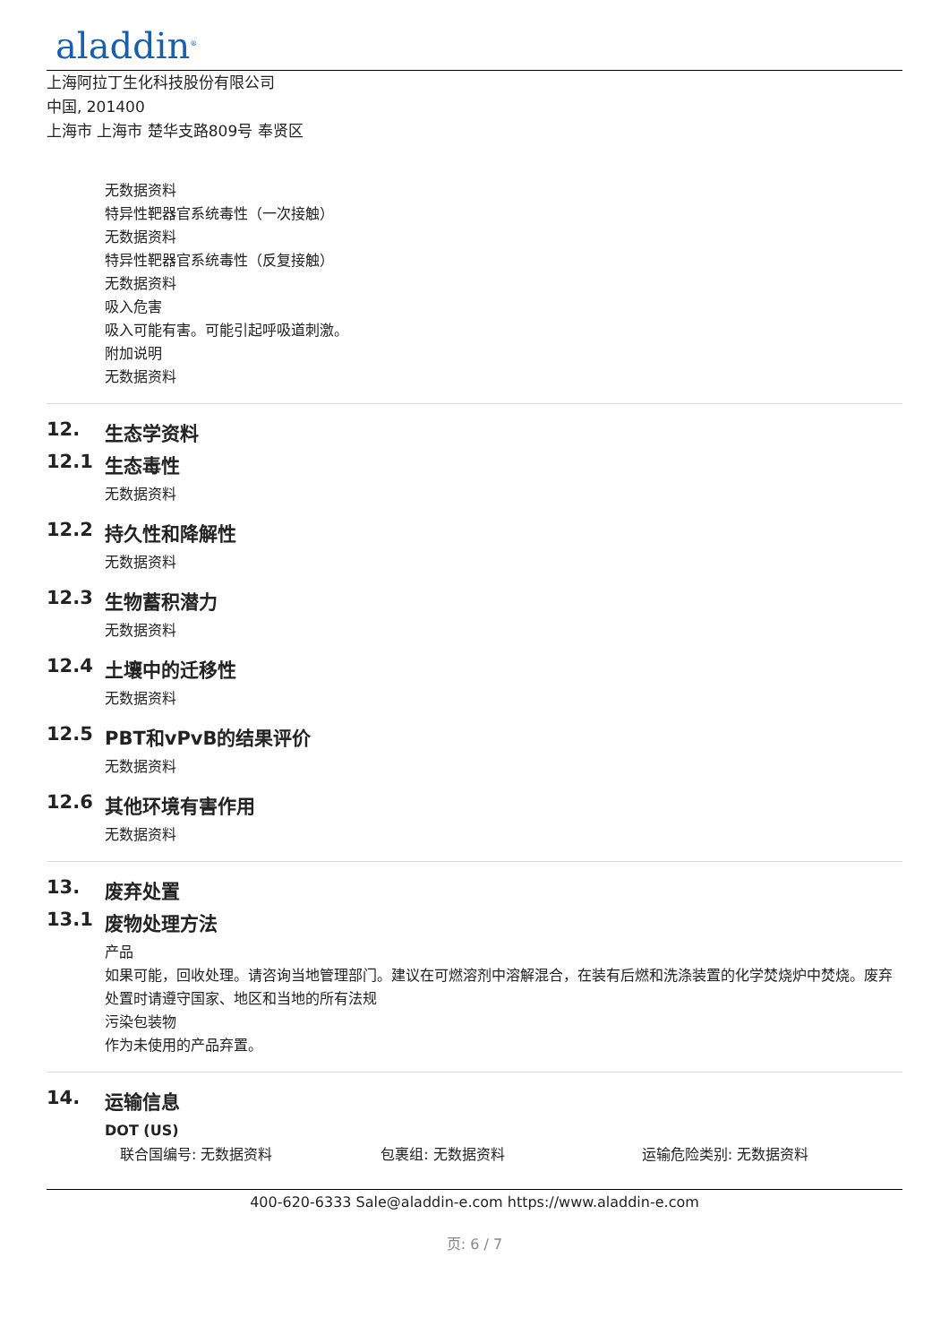aladdin<sup>®</sup>
上海阿拉丁生化科技股份有限公司
中国, 201400
上海市 上海市 楚华支路809号 奉贤区
无数据资料
特异性靶器官系统毒性（一次接触）
无数据资料
特异性靶器官系统毒性（反复接触）
无数据资料
吸入危害
吸入可能有害。可能引起呼吸道刺激。
附加说明
无数据资料
12. 生态学资料
12.1 生态毒性
无数据资料
12.2 持久性和降解性
无数据资料
12.3 生物蓄积潜力
无数据资料
12.4 土壤中的迁移性
无数据资料
12.5 PBT和vPvB的结果评价
无数据资料
12.6 其他环境有害作用
无数据资料
13. 废弃处置
13.1 废物处理方法
产品
如果可能，回收处理。请咨询当地管理部门。建议在可燃溶剂中溶解混合，在装有后燃和洗涤装置的化学焚烧炉中焚烧。废弃处置时请遵守国家、地区和当地的所有法规
污染包装物
作为未使用的产品弃置。
14. 运输信息
DOT (US)
联合国编号: 无数据资料 包裹组: 无数据资料 运输危险类别: 无数据资料
400-620-6333 Sale@aladdin-e.com https://www.aladdin-e.com
页: 6 / 7